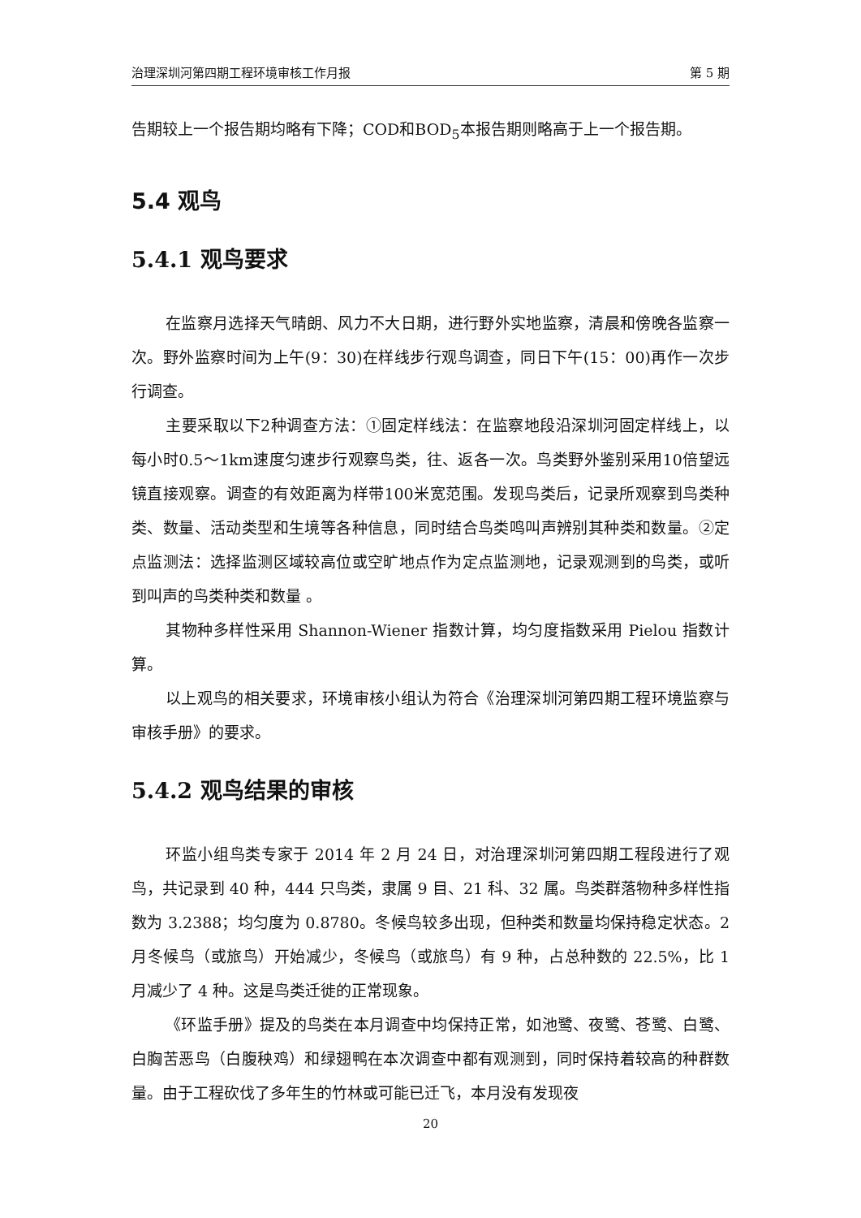治理深圳河第四期工程环境审核工作月报 第 5 期
告期较上一个报告期均略有下降；COD和BOD<sub>5</sub>本报告期则略高于上一个报告期。
5.4 观鸟
5.4.1 观鸟要求
在监察月选择天气晴朗、风力不大日期，进行野外实地监察，清晨和傍晚各监察一次。野外监察时间为上午(9：30)在样线步行观鸟调查，同日下午(15：00)再作一次步行调查。
主要采取以下2种调查方法：①固定样线法：在监察地段沿深圳河固定样线上，以每小时0.5～1km速度匀速步行观察鸟类，往、返各一次。鸟类野外鉴别采用10倍望远镜直接观察。调查的有效距离为样带100米宽范围。发现鸟类后，记录所观察到鸟类种类、数量、活动类型和生境等各种信息，同时结合鸟类鸣叫声辨别其种类和数量。②定点监测法：选择监测区域较高位或空旷地点作为定点监测地，记录观测到的鸟类，或听到叫声的鸟类种类和数量 。
其物种多样性采用 Shannon-Wiener 指数计算，均匀度指数采用 Pielou 指数计算。
以上观鸟的相关要求，环境审核小组认为符合《治理深圳河第四期工程环境监察与审核手册》的要求。
5.4.2 观鸟结果的审核
环监小组鸟类专家于 2014 年 2 月 24 日，对治理深圳河第四期工程段进行了观鸟，共记录到 40 种，444 只鸟类，隶属 9 目、21 科、32 属。鸟类群落物种多样性指数为 3.2388；均匀度为 0.8780。冬候鸟较多出现，但种类和数量均保持稳定状态。2 月冬候鸟（或旅鸟）开始减少，冬候鸟（或旅鸟）有 9 种，占总种数的 22.5%，比 1 月减少了 4 种。这是鸟类迁徙的正常现象。
《环监手册》提及的鸟类在本月调查中均保持正常，如池鹭、夜鹭、苍鹭、白鹭、白胸苦恶鸟（白腹秧鸡）和绿翅鸭在本次调查中都有观测到，同时保持着较高的种群数量。由于工程砍伐了多年生的竹林或可能已迁飞，本月没有发现夜
20